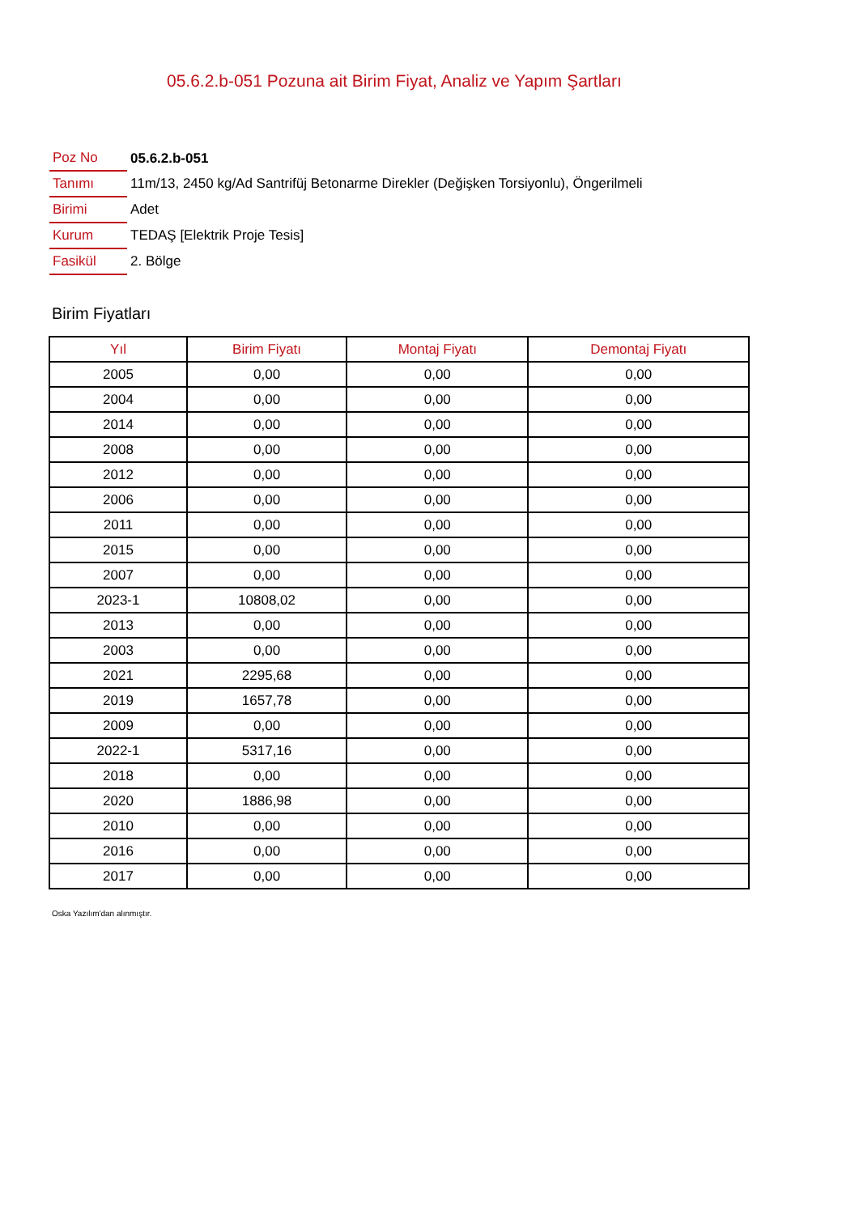05.6.2.b-051 Pozuna ait Birim Fiyat, Analiz ve Yapım Şartları
| Poz No | 05.6.2.b-051 |
| Tanımı | 11m/13, 2450 kg/Ad Santrifüj Betonarme Direkler (Değişken Torsiyonlu), Öngerilmeli |
| Birimi | Adet |
| Kurum | TEDAŞ [Elektrik Proje Tesis] |
| Fasikül | 2. Bölge |
Birim Fiyatları
| Yıl | Birim Fiyatı | Montaj Fiyatı | Demontaj Fiyatı |
| --- | --- | --- | --- |
| 2005 | 0,00 | 0,00 | 0,00 |
| 2004 | 0,00 | 0,00 | 0,00 |
| 2014 | 0,00 | 0,00 | 0,00 |
| 2008 | 0,00 | 0,00 | 0,00 |
| 2012 | 0,00 | 0,00 | 0,00 |
| 2006 | 0,00 | 0,00 | 0,00 |
| 2011 | 0,00 | 0,00 | 0,00 |
| 2015 | 0,00 | 0,00 | 0,00 |
| 2007 | 0,00 | 0,00 | 0,00 |
| 2023-1 | 10808,02 | 0,00 | 0,00 |
| 2013 | 0,00 | 0,00 | 0,00 |
| 2003 | 0,00 | 0,00 | 0,00 |
| 2021 | 2295,68 | 0,00 | 0,00 |
| 2019 | 1657,78 | 0,00 | 0,00 |
| 2009 | 0,00 | 0,00 | 0,00 |
| 2022-1 | 5317,16 | 0,00 | 0,00 |
| 2018 | 0,00 | 0,00 | 0,00 |
| 2020 | 1886,98 | 0,00 | 0,00 |
| 2010 | 0,00 | 0,00 | 0,00 |
| 2016 | 0,00 | 0,00 | 0,00 |
| 2017 | 0,00 | 0,00 | 0,00 |
Oska Yazılım'dan alınmıştır.